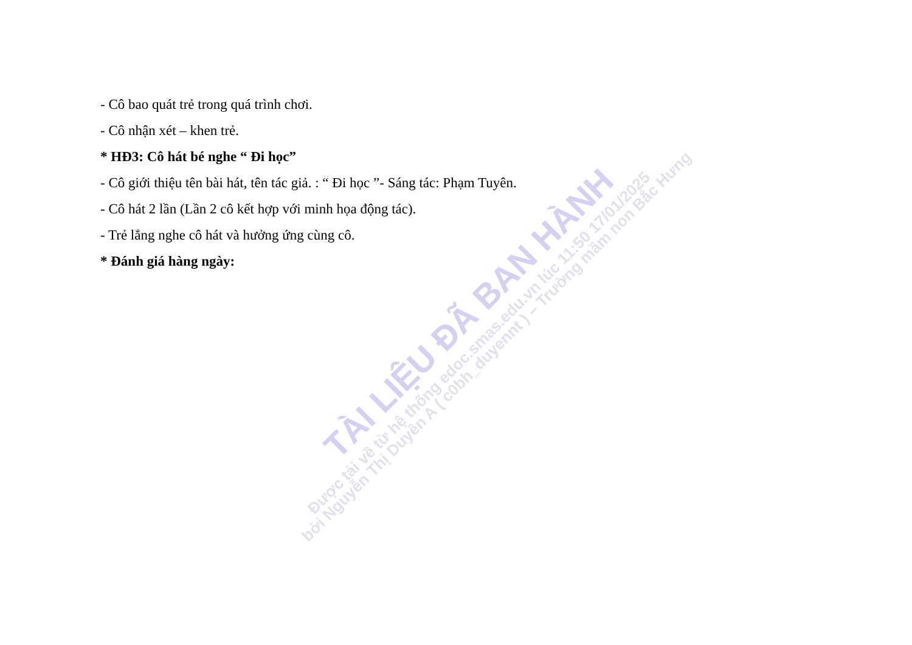TÀI LIỆU ĐÃ BAN HÀNH
Được tải về từ hệ thống edoc.smas.edu.vn lúc 11:50 17/01/2025
bởi Nguyễn Thị Duyên A ( c0bh_duyennt ) – Trường mầm non Bắc Hưng
- Cô bao quát trẻ trong quá trình chơi.
- Cô nhận xét – khen trẻ.
* HĐ3: Cô hát bé nghe “ Đi học”
- Cô giới thiệu tên bài hát, tên tác giả. : “ Đi học ”- Sáng tác: Phạm Tuyên.
- Cô hát 2 lần (Lần 2 cô kết hợp với minh họa động tác).
- Trẻ lắng nghe cô hát và hưởng ứng cùng cô.
* Đánh giá hàng ngày: